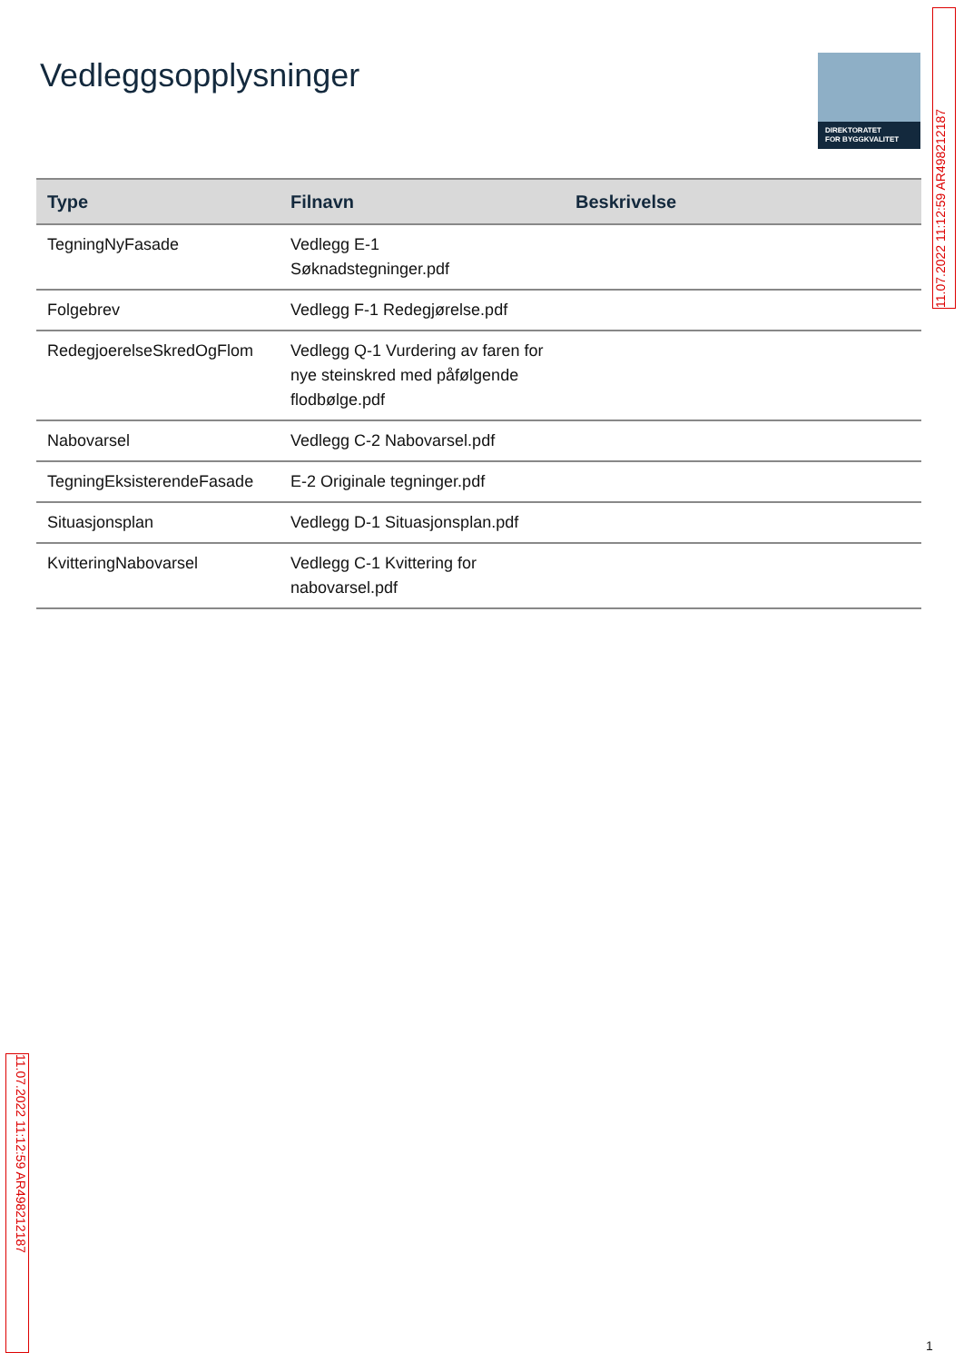Vedleggsopplysninger
DIREKTORATET
FOR BYGGKVALITET
| Type | Filnavn | Beskrivelse |
| --- | --- | --- |
| TegningNyFasade | Vedlegg E-1 Søknadstegninger.pdf | |
| Folgebrev | Vedlegg F-1 Redegjørelse.pdf | |
| RedegjoerelseSkredOgFlom | Vedlegg Q-1 Vurdering av faren for nye steinskred med påfølgende flodbølge.pdf | |
| Nabovarsel | Vedlegg C-2 Nabovarsel.pdf | |
| TegningEksisterendeFasade | E-2 Originale tegninger.pdf | |
| Situasjonsplan | Vedlegg D-1 Situasjonsplan.pdf | |
| KvitteringNabovarsel | Vedlegg C-1 Kvittering for nabovarsel.pdf | |
11.07.2022 11:12:59 AR498212187
11.07.2022 11:12:59 AR498212187
1